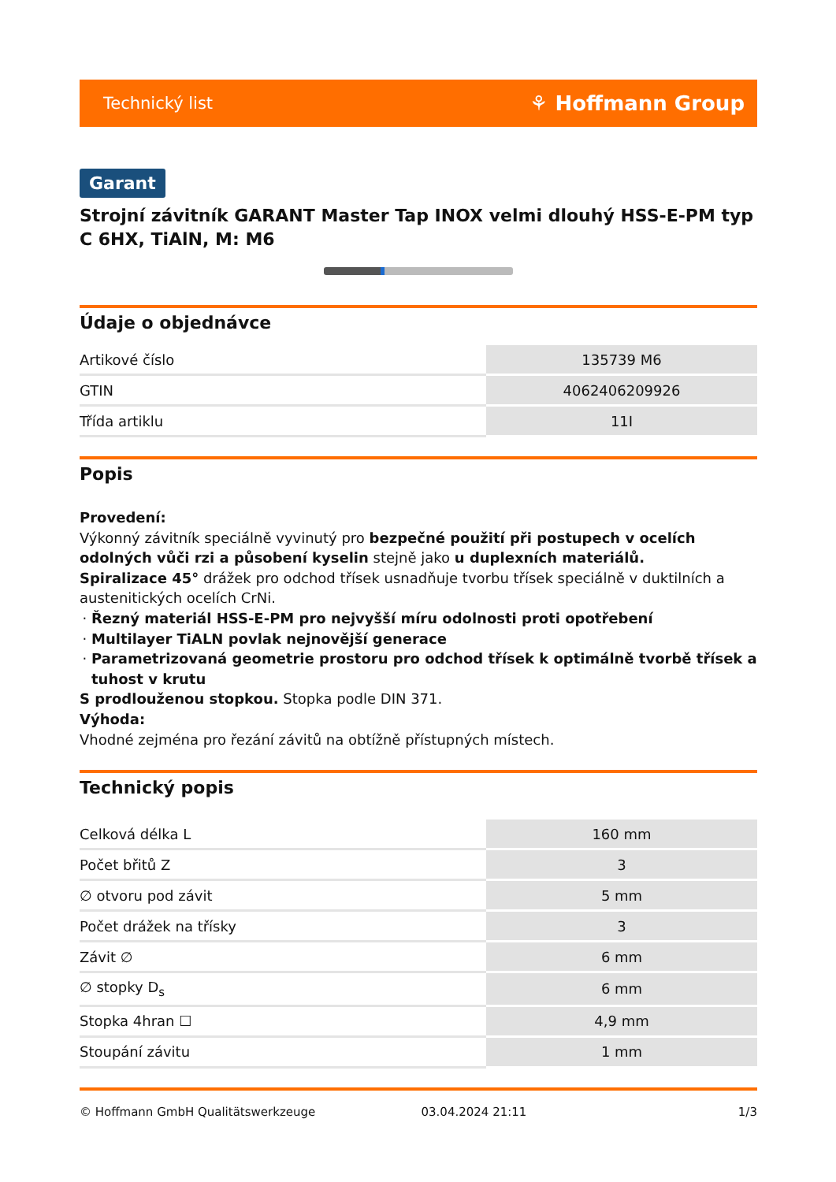Technický list ⚘ Hoffmann Group
Garant
Strojní závitník GARANT Master Tap INOX velmi dlouhý HSS-E-PM typ C 6HX, TiAlN, M: M6
Údaje o objednávce
| Artikové číslo | 135739 M6 |
| GTIN | 4062406209926 |
| Třída artiklu | 11I |
Popis
Provedení:
Výkonný závitník speciálně vyvinutý pro bezpečné použití při postupech v ocelích odolných vůči rzi a působení kyselin stejně jako u duplexních materiálů.
Spiralizace 45° drážek pro odchod třísek usnadňuje tvorbu třísek speciálně v duktilních a austenitických ocelích CrNi.
Řezný materiál HSS-E-PM pro nejvyšší míru odolnosti proti opotřebení
Multilayer TiALN povlak nejnovější generace
Parametrizovaná geometrie prostoru pro odchod třísek k optimálně tvorbě třísek a tuhost v krutu
S prodlouženou stopkou. Stopka podle DIN 371.
Výhoda:
Vhodné zejména pro řezání závitů na obtížně přístupných místech.
Technický popis
| Celková délka L | 160 mm |
| Počet břitů Z | 3 |
| ∅ otvoru pod závit | 5 mm |
| Počet drážek na třísky | 3 |
| Závit ∅ | 6 mm |
| ∅ stopky D<sub>s</sub> | 6 mm |
| Stopka 4hran ☐ | 4,9 mm |
| Stoupání závitu | 1 mm |
© Hoffmann GmbH Qualitätswerkzeuge 03.04.2024 21:11 1/3